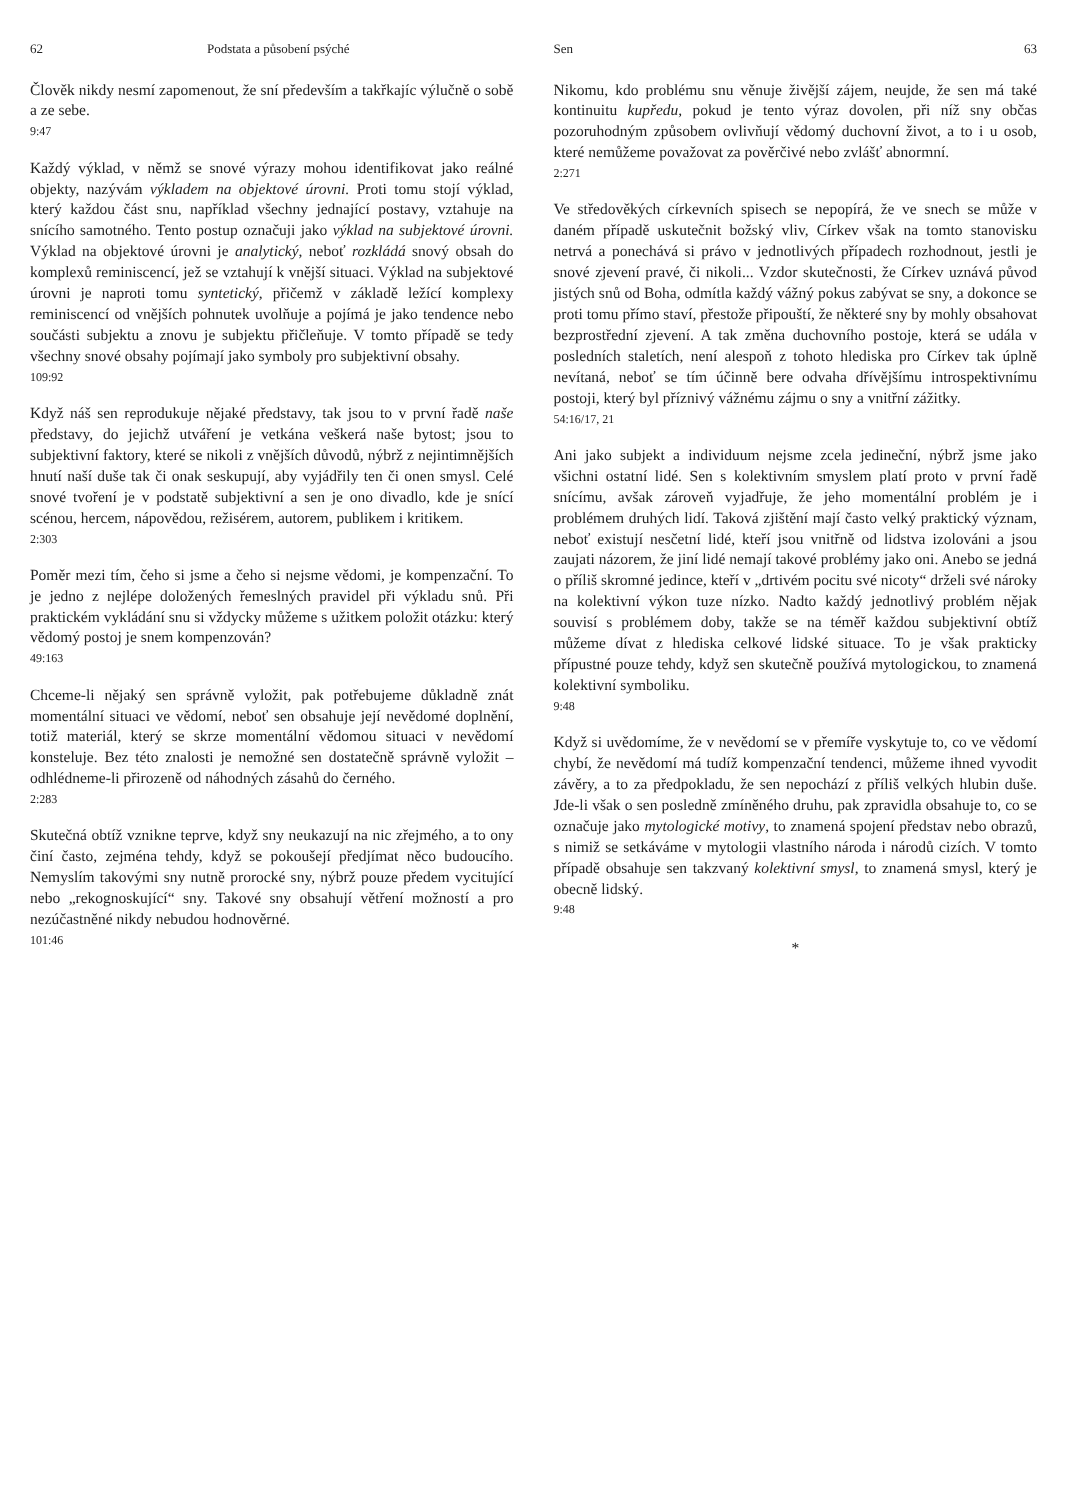62 Podstata a působení psýché
Člověk nikdy nesmí zapomenout, že sní především a takřkajíc výlučně o sobě a ze sebe.
9:47
Každý výklad, v němž se snové výrazy mohou identifikovat jako reálné objekty, nazývám výkladem na objektové úrovni. Proti tomu stojí výklad, který každou část snu, například všechny jednající postavy, vztahuje na snícího samotného. Tento postup označuji jako výklad na subjektové úrovni. Výklad na objektové úrovni je analytický, neboť rozkládá snový obsah do komplexů reminiscencí, jež se vztahují k vnější situaci. Výklad na subjektové úrovni je naproti tomu syntetický, přičemž v základě ležící komplexy reminiscencí od vnějších pohnutek uvolňuje a pojímá je jako tendence nebo součásti subjektu a znovu je subjektu přičleňuje. V tomto případě se tedy všechny snové obsahy pojímají jako symboly pro subjektivní obsahy.
109:92
Když náš sen reprodukuje nějaké představy, tak jsou to v první řadě naše představy, do jejichž utváření je vetkána veškerá naše bytost; jsou to subjektivní faktory, které se nikoli z vnějších důvodů, nýbrž z nejintimnějších hnutí naší duše tak či onak seskupují, aby vyjádřily ten či onen smysl. Celé snové tvoření je v podstatě subjektivní a sen je ono divadlo, kde je snící scénou, hercem, nápovědou, režisérem, autorem, publikem i kritikem.
2:303
Poměr mezi tím, čeho si jsme a čeho si nejsme vědomi, je kompenzační. To je jedno z nejlépe doložených řemeslných pravidel při výkladu snů. Při praktickém vykládání snu si vždycky můžeme s užitkem položit otázku: který vědomý postoj je snem kompenzován?
49:163
Chceme-li nějaký sen správně vyložit, pak potřebujeme důkladně znát momentální situaci ve vědomí, neboť sen obsahuje její nevědomé doplnění, totiž materiál, který se skrze momentální vědomou situaci v nevědomí konsteluje. Bez této znalosti je nemožné sen dostatečně správně vyložit – odhlédneme-li přirozeně od náhodných zásahů do černého.
2:283
Skutečná obtíž vznikne teprve, když sny neukazují na nic zřejmého, a to ony činí často, zejména tehdy, když se pokoušejí předjímat něco budoucího. Nemyslím takovými sny nutně prorocké sny, nýbrž pouze předem vycitující nebo „rekognoskující“ sny. Takové sny obsahují větření možností a pro nezúčastněné nikdy nebudou hodnověrné.
101:46
Sen 63
Nikomu, kdo problému snu věnuje živější zájem, neujde, že sen má také kontinuitu kupředu, pokud je tento výraz dovolen, při níž sny občas pozoruhodným způsobem ovlivňují vědomý duchovní život, a to i u osob, které nemůžeme považovat za pověrčivé nebo zvlášť abnormní.
2:271
Ve středověkých církevních spisech se nepopírá, že ve snech se může v daném případě uskutečnit božský vliv, Církev však na tomto stanovisku netrvá a ponechává si právo v jednotlivých případech rozhodnout, jestli je snové zjevení pravé, či nikoli... Vzdor skutečnosti, že Církev uznává původ jistých snů od Boha, odmítla každý vážný pokus zabývat se sny, a dokonce se proti tomu přímo staví, přestože připouští, že některé sny by mohly obsahovat bezprostřední zjevení. A tak změna duchovního postoje, která se udála v posledních staletích, není alespoň z tohoto hlediska pro Církev tak úplně nevítaná, neboť se tím účinně bere odvaha dřívějšímu introspektivnímu postoji, který byl příznivý vážnému zájmu o sny a vnitřní zážitky.
54:16/17, 21
Ani jako subjekt a individuum nejsme zcela jedineční, nýbrž jsme jako všichni ostatní lidé. Sen s kolektivním smyslem platí proto v první řadě snícímu, avšak zároveň vyjadřuje, že jeho momentální problém je i problémem druhých lidí. Taková zjištění mají často velký praktický význam, neboť existují nesčetní lidé, kteří jsou vnitřně od lidstva izolováni a jsou zaujati názorem, že jiní lidé nemají takové problémy jako oni. Anebo se jedná o příliš skromné jedince, kteří v „drtivém pocitu své nicoty“ drželi své nároky na kolektivní výkon tuze nízko. Nadto každý jednotlivý problém nějak souvisí s problémem doby, takže se na téměř každou subjektivní obtíž můžeme dívat z hlediska celkové lidské situace. To je však prakticky přípustné pouze tehdy, když sen skutečně používá mytologickou, to znamená kolektivní symboliku.
9:48
Když si uvědomíme, že v nevědomí se v přemíře vyskytuje to, co ve vědomí chybí, že nevědomí má tudíž kompenzační tendenci, můžeme ihned vyvodit závěry, a to za předpokladu, že sen nepochází z příliš velkých hlubin duše. Jde-li však o sen posledně zmíněného druhu, pak zpravidla obsahuje to, co se označuje jako mytologické motivy, to znamená spojení představ nebo obrazů, s nimiž se setkáváme v mytologii vlastního národa i národů cizích. V tomto případě obsahuje sen takzvaný kolektivní smysl, to znamená smysl, který je obecně lidský.
9:48
*